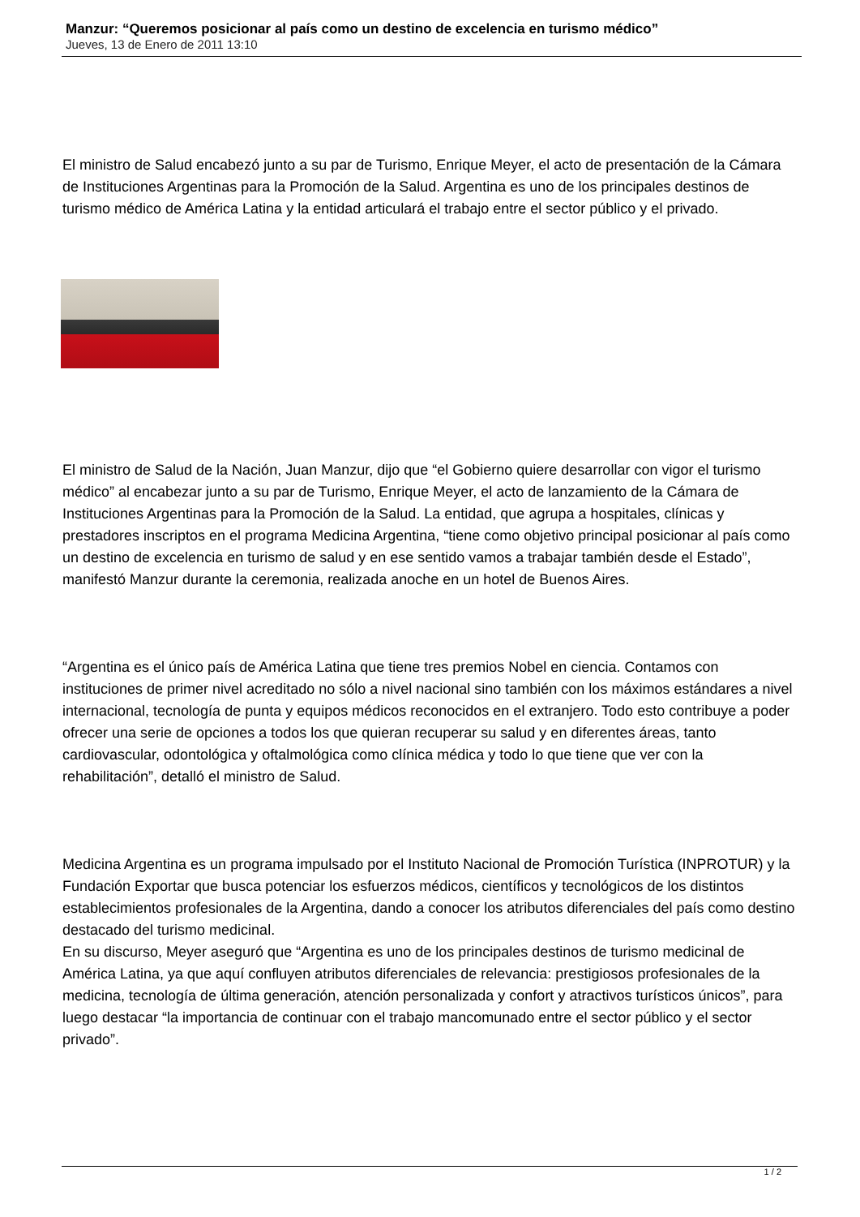Manzur: “Queremos posicionar al país como un destino de excelencia en turismo médico”
Jueves, 13 de Enero de 2011 13:10
El ministro de Salud encabezó junto a su par de Turismo, Enrique Meyer, el acto de presentación de la Cámara de Instituciones Argentinas para la Promoción de la Salud. Argentina es uno de los principales destinos de turismo médico de América Latina y la entidad articulará el trabajo entre el sector público y el privado.
El ministro de Salud de la Nación, Juan Manzur, dijo que “el Gobierno quiere desarrollar con vigor el turismo médico” al encabezar junto a su par de Turismo, Enrique Meyer, el acto de lanzamiento de la Cámara de Instituciones Argentinas para la Promoción de la Salud. La entidad, que agrupa a hospitales, clínicas y prestadores inscriptos en el programa Medicina Argentina, “tiene como objetivo principal posicionar al país como un destino de excelencia en turismo de salud y en ese sentido vamos a trabajar también desde el Estado”, manifestó Manzur durante la ceremonia, realizada anoche en un hotel de Buenos Aires.
“Argentina es el único país de América Latina que tiene tres premios Nobel en ciencia. Contamos con instituciones de primer nivel acreditado no sólo a nivel nacional sino también con los máximos estándares a nivel internacional, tecnología de punta y equipos médicos reconocidos en el extranjero. Todo esto contribuye a poder ofrecer una serie de opciones a todos los que quieran recuperar su salud y en diferentes áreas, tanto cardiovascular, odontológica y oftalmológica como clínica médica y todo lo que tiene que ver con la rehabilitación”, detalló el ministro de Salud.
Medicina Argentina es un programa impulsado por el Instituto Nacional de Promoción Turística (INPROTUR) y la Fundación Exportar que busca potenciar los esfuerzos médicos, científicos y tecnológicos de los distintos establecimientos profesionales de la Argentina, dando a conocer los atributos diferenciales del país como destino destacado del turismo medicinal.
En su discurso, Meyer aseguró que “Argentina es uno de los principales destinos de turismo medicinal de América Latina, ya que aquí confluyen atributos diferenciales de relevancia: prestigiosos profesionales de la medicina, tecnología de última generación, atención personalizada y confort y atractivos turísticos únicos”, para luego destacar “la importancia de continuar con el trabajo mancomunado entre el sector público y el sector privado”.
1 / 2